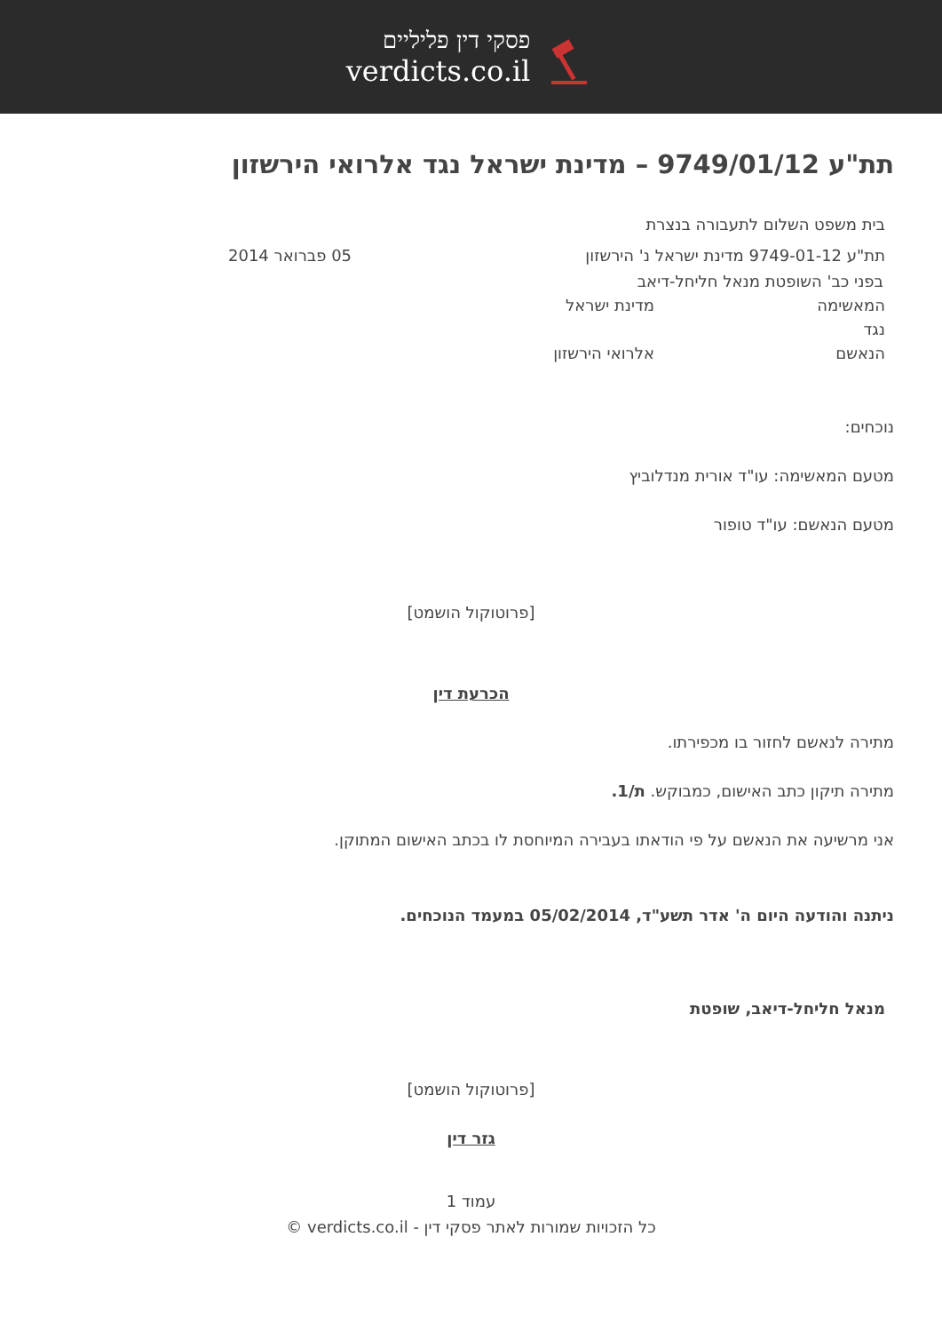פסקי דין פליליים
verdicts.co.il
תת"ע 9749/01/12 – מדינת ישראל נגד אלרואי הירשזון
בית משפט השלום לתעבורה בנצרת
תת"ע 9749-01-12 מדינת ישראל נ' הירשזון 05 פברואר 2014
בפני כב' השופטת מנאל חליחל-דיאב
המאשימה מדינת ישראל
נגד
הנאשם אלרואי הירשזון
נוכחים:
מטעם המאשימה: עו"ד אורית מנדלוביץ
מטעם הנאשם: עו"ד טופור
[פרוטוקול הושמט]
הכרעת דין
מתירה לנאשם לחזור בו מכפירתו.
מתירה תיקון כתב האישום, כמבוקש. ת/1.
אני מרשיעה את הנאשם על פי הודאתו בעבירה המיוחסת לו בכתב האישום המתוקן.
ניתנה והודעה היום ה' אדר תשע"ד, 05/02/2014 במעמד הנוכחים.
מנאל חליחל-דיאב, שופטת
[פרוטוקול הושמט]
גזר דין
עמוד 1
כל הזכויות שמורות לאתר פסקי דין - verdicts.co.il ©